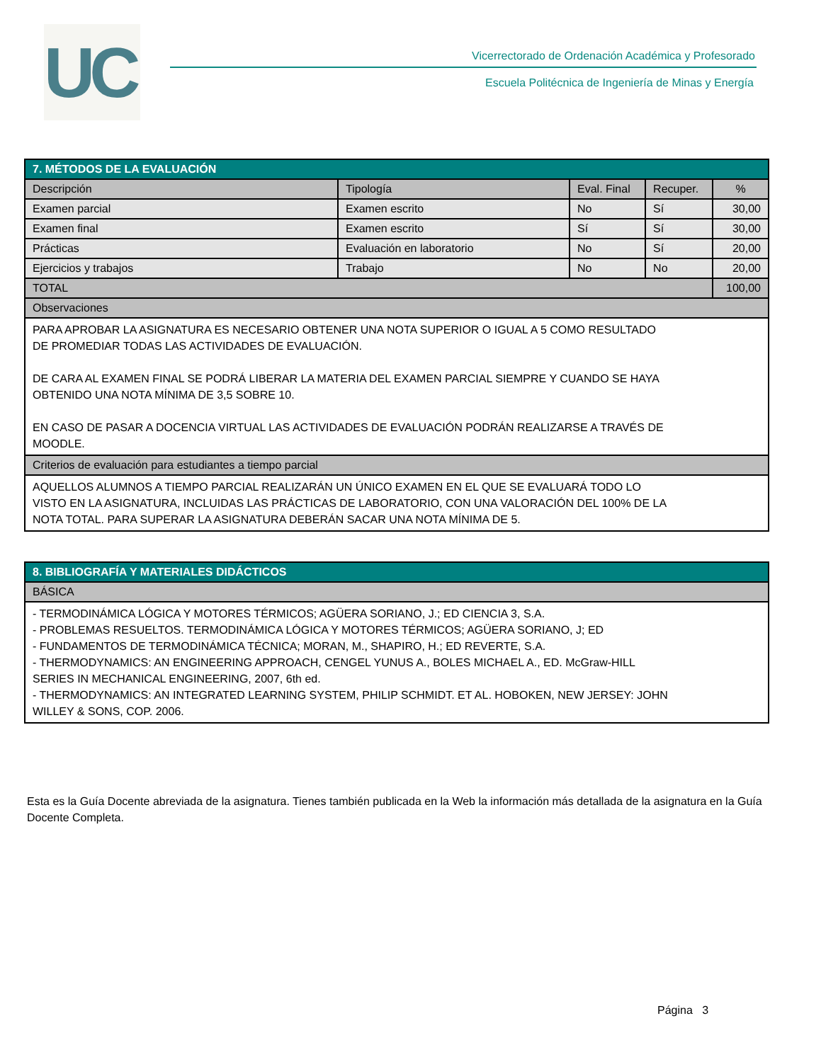UC
Vicerrectorado de Ordenación Académica y Profesorado
Escuela Politécnica de Ingeniería de Minas y Energía
| 7. MÉTODOS DE LA EVALUACIÓN | | | | |
| --- | --- | --- | --- | --- |
| Descripción | Tipología | Eval. Final | Recuper. | % |
| Examen parcial | Examen escrito | No | Sí | 30,00 |
| Examen final | Examen escrito | Sí | Sí | 30,00 |
| Prácticas | Evaluación en laboratorio | No | Sí | 20,00 |
| Ejercicios y trabajos | Trabajo | No | No | 20,00 |
| TOTAL | | | | 100,00 |
| Observaciones | | | | |
| PARA APROBAR LA ASIGNATURA ES NECESARIO OBTENER UNA NOTA SUPERIOR O IGUAL A 5 COMO RESULTADO DE PROMEDIAR TODAS LAS ACTIVIDADES DE EVALUACIÓN. DE CARA AL EXAMEN FINAL SE PODRÁ LIBERAR LA MATERIA DEL EXAMEN PARCIAL SIEMPRE Y CUANDO SE HAYA OBTENIDO UNA NOTA MÍNIMA DE 3,5 SOBRE 10. EN CASO DE PASAR A DOCENCIA VIRTUAL LAS ACTIVIDADES DE EVALUACIÓN PODRÁN REALIZARSE A TRAVÉS DE MOODLE. | | | | |
| Criterios de evaluación para estudiantes a tiempo parcial | | | | |
| AQUELLOS ALUMNOS A TIEMPO PARCIAL REALIZARÁN UN ÚNICO EXAMEN EN EL QUE SE EVALUARÁ TODO LO VISTO EN LA ASIGNATURA, INCLUIDAS LAS PRÁCTICAS DE LABORATORIO, CON UNA VALORACIÓN DEL 100% DE LA NOTA TOTAL. PARA SUPERAR LA ASIGNATURA DEBERÁN SACAR UNA NOTA MÍNIMA DE 5. | | | | |
| 8. BIBLIOGRAFÍA Y MATERIALES DIDÁCTICOS |
| --- |
| BÁSICA |
| - TERMODINÁMICA LÓGICA Y MOTORES TÉRMICOS; AGÜERA SORIANO, J.; ED CIENCIA 3, S.A. - PROBLEMAS RESUELTOS. TERMODINÁMICA LÓGICA Y MOTORES TÉRMICOS; AGÜERA SORIANO, J; ED - FUNDAMENTOS DE TERMODINÁMICA TÉCNICA; MORAN, M., SHAPIRO, H.; ED REVERTE, S.A. - THERMODYNAMICS: AN ENGINEERING APPROACH, CENGEL YUNUS A., BOLES MICHAEL A., ED. McGraw-HILL SERIES IN MECHANICAL ENGINEERING, 2007, 6th ed. - THERMODYNAMICS: AN INTEGRATED LEARNING SYSTEM, PHILIP SCHMIDT. ET AL. HOBOKEN, NEW JERSEY: JOHN WILLEY & SONS, COP. 2006. |
Esta es la Guía Docente abreviada de la asignatura. Tienes también publicada en la Web la información más detallada de la asignatura en la Guía Docente Completa.
Página 3